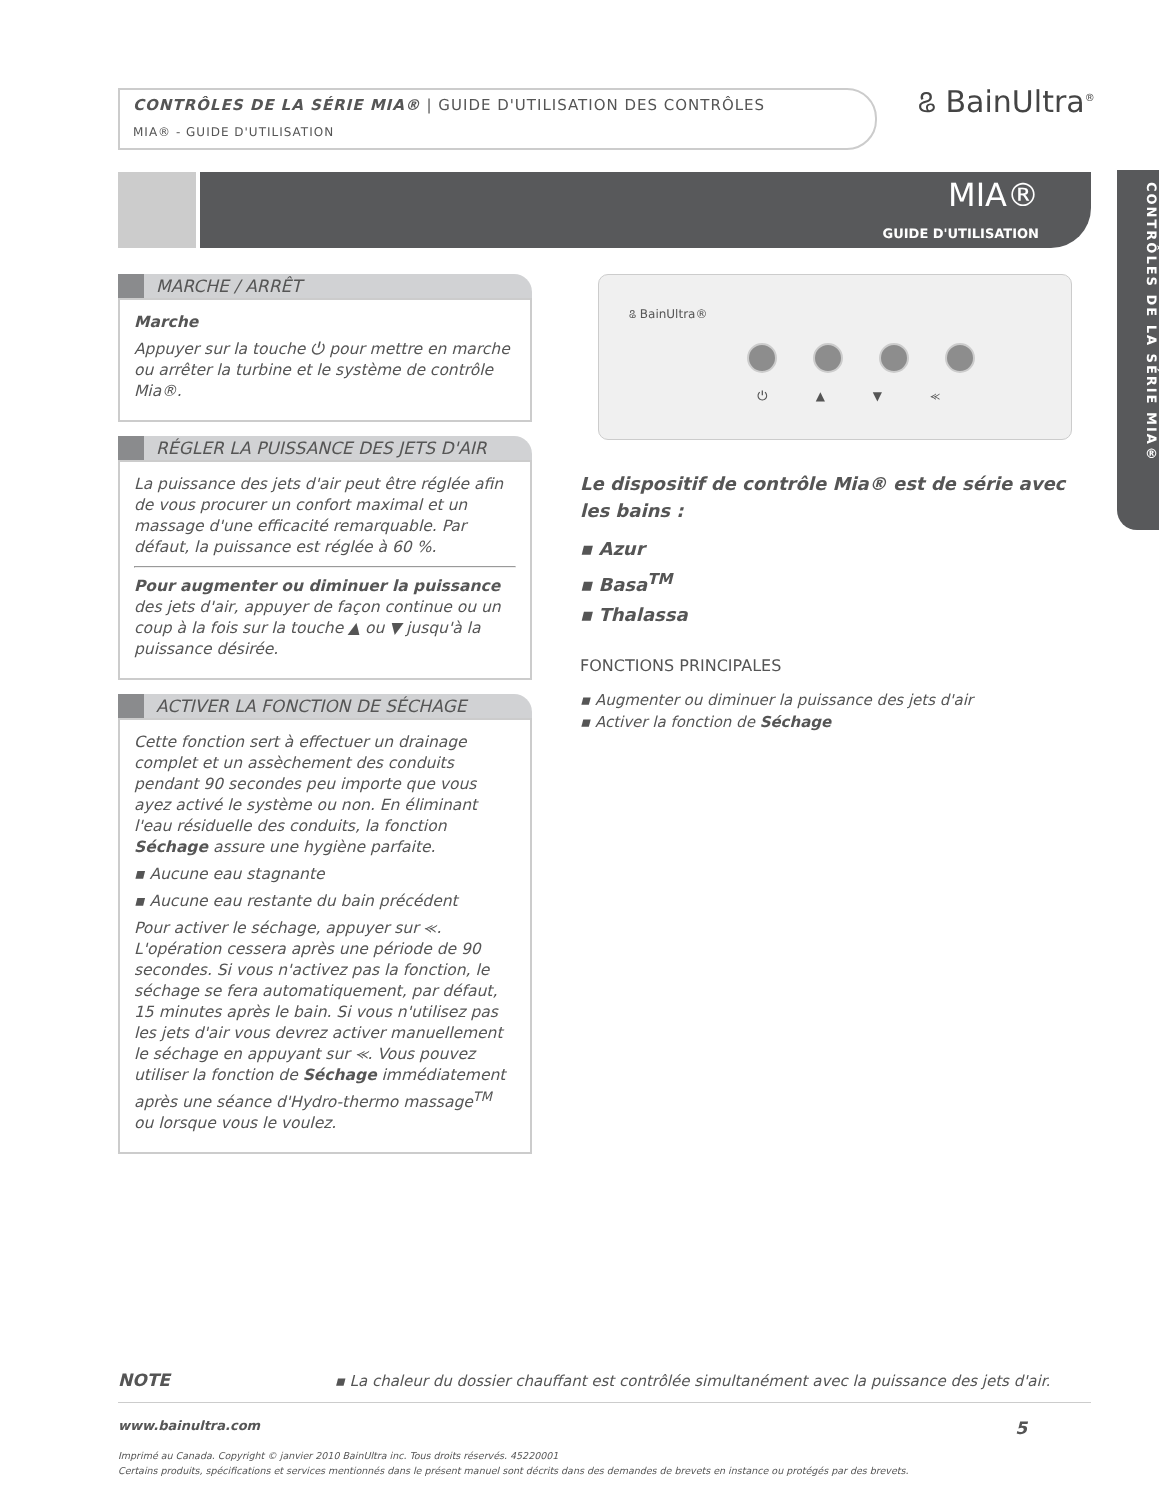CONTRÔLES DE LA SÉRIE MIA® | GUIDE D'UTILISATION DES CONTRÔLES
MIA® - GUIDE D'UTILISATION
ଌ BainUltra<sup>®</sup>
MIA®
GUIDE D'UTILISATION
CONTRÔLES DE LA SÉRIE MIA®
MARCHE / ARRÊT
Marche
Appuyer sur la touche ⏻ pour mettre en marche ou arrêter la turbine et le système de contrôle Mia®.
RÉGLER LA PUISSANCE DES JETS D'AIR
La puissance des jets d'air peut être réglée afin de vous procurer un confort maximal et un massage d'une efficacité remarquable. Par défaut, la puissance est réglée à 60 %.
Pour augmenter ou diminuer la puissance des jets d'air, appuyer de façon continue ou un coup à la fois sur la touche ▲ ou ▼ jusqu'à la puissance désirée.
ACTIVER LA FONCTION DE SÉCHAGE
Cette fonction sert à effectuer un drainage complet et un assèchement des conduits pendant 90 secondes peu importe que vous ayez activé le système ou non. En éliminant l'eau résiduelle des conduits, la fonction Séchage assure une hygiène parfaite.
▪ Aucune eau stagnante
▪ Aucune eau restante du bain précédent
Pour activer le séchage, appuyer sur ⪻. L'opération cessera après une période de 90 secondes. Si vous n'activez pas la fonction, le séchage se fera automatiquement, par défaut, 15 minutes après le bain. Si vous n'utilisez pas les jets d'air vous devrez activer manuellement le séchage en appuyant sur ⪻. Vous pouvez utiliser la fonction de Séchage immédiatement après une séance d'Hydro-thermo massage<sup>TM</sup> ou lorsque vous le voulez.
ଌ BainUltra®
⏻ ▲ ▼ ⪻
Le dispositif de contrôle Mia® est de série avec les bains :
▪ Azur
▪ Basa<sup>TM</sup>
▪ Thalassa
FONCTIONS PRINCIPALES
▪ Augmenter ou diminuer la puissance des jets d'air
▪ Activer la fonction de Séchage
NOTE ▪ La chaleur du dossier chauffant est contrôlée simultanément avec la puissance des jets d'air.
www.bainultra.com 5
Imprimé au Canada. Copyright © janvier 2010 BainUltra inc. Tous droits réservés. 45220001
Certains produits, spécifications et services mentionnés dans le présent manuel sont décrits dans des demandes de brevets en instance ou protégés par des brevets.